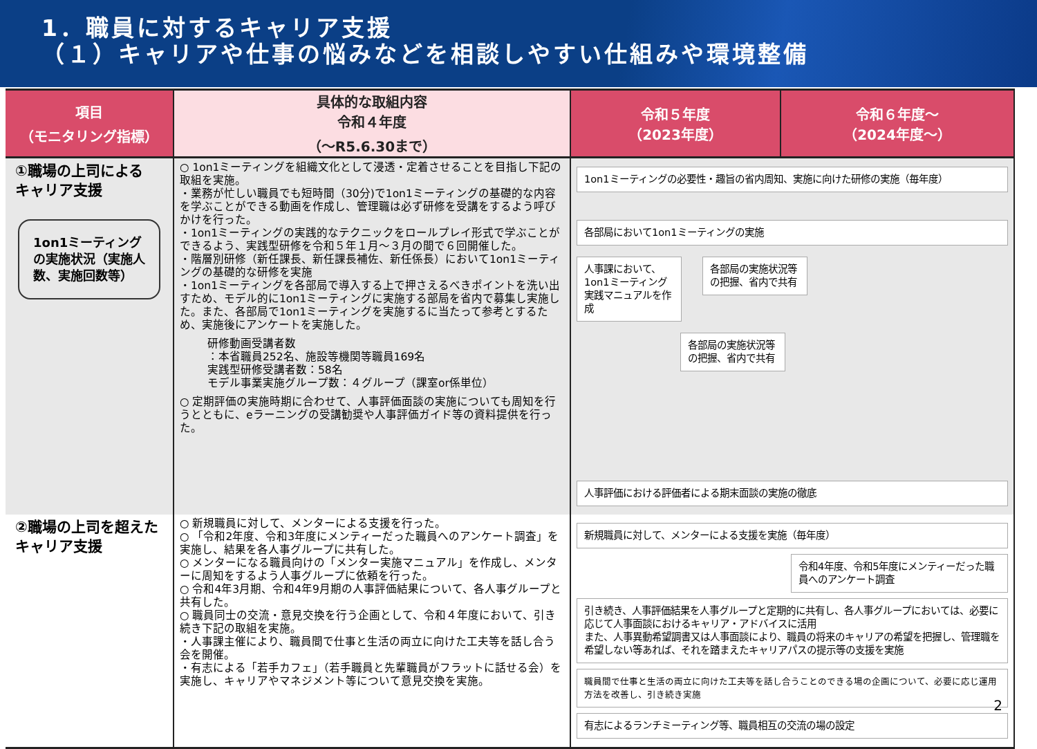1．職員に対するキャリア支援
（１）キャリアや仕事の悩みなどを相談しやすい仕組みや環境整備
| 項目 （モニタリング指標） | 具体的な取組内容 令和４年度 （～R5.6.30まで） | 令和５年度 （2023年度） | 令和６年度～ （2024年度～） |
| --- | --- | --- | --- |
| ①職場の上司による キャリア支援 1on1ミーティングの実施状況（実施人数、実施回数等） | ○ 1on1ミーティングを組織文化として浸透・定着させることを目指し下記の取組を実施。 ・業務が忙しい職員でも短時間（30分)で1on1ミーティングの基礎的な内容を学ぶことができる動画を作成し、管理職は必ず研修を受講をするよう呼びかけを行った。 ・1on1ミーティングの実践的なテクニックをロールプレイ形式で学ぶことができるよう、実践型研修を令和５年１月～３月の間で６回開催した。 ・階層別研修（新任課長、新任課長補佐、新任係長）において1on1ミーティングの基礎的な研修を実施 ・1on1ミーティングを各部局で導入する上で押さえるべきポイントを洗い出すため、モデル的に1on1ミーティングに実施する部局を省内で募集し実施した。また、各部局で1on1ミーティングを実施するに当たって参考とするため、実施後にアンケートを実施した。 研修動画受講者数 ：本省職員252名、施設等機関等職員169名 実践型研修受講者数：58名 モデル事業実施グループ数：４グループ（課室or係単位） ○ 定期評価の実施時期に合わせて、人事評価面談の実施についても周知を行うとともに、eラーニングの受講勧奨や人事評価ガイド等の資料提供を行った。 | 1on1ミーティングの必要性・趣旨の省内周知、実施に向けた研修の実施（毎年度） 各部局において1on1ミーティングの実施 人事課において、1on1ミーティング実践マニュアルを作成 各部局の実施状況等の把握、省内で共有 各部局の実施状況等の把握、省内で共有 人事評価における評価者による期末面談の実施の徹底 | |
| ②職場の上司を超えたキャリア支援 | ○ 新規職員に対して、メンターによる支援を行った。 ○ 「令和2年度、令和3年度にメンティーだった職員へのアンケート調査」を実施し、結果を各人事グループに共有した。 ○ メンターになる職員向けの「メンター実施マニュアル」を作成し、メンターに周知をするよう人事グループに依頼を行った。 ○ 令和4年3月期、令和4年9月期の人事評価結果について、各人事グループと共有した。 ○ 職員同士の交流・意見交換を行う企画として、令和４年度において、引き続き下記の取組を実施。 ・人事課主催により、職員間で仕事と生活の両立に向けた工夫等を話し合う会を開催。 ・有志による「若手カフェ」（若手職員と先輩職員がフラットに話せる会）を実施し、キャリアやマネジメント等について意見交換を実施。 | 新規職員に対して、メンターによる支援を実施（毎年度） 令和4年度、令和5年度にメンティーだった職員へのアンケート調査 引き続き、人事評価結果を人事グループと定期的に共有し、各人事グループにおいては、必要に応じて人事面談におけるキャリア・アドバイスに活用 また、人事異動希望調書又は人事面談により、職員の将来のキャリアの希望を把握し、管理職を希望しない等あれば、それを踏まえたキャリアパスの提示等の支援を実施 職員間で仕事と生活の両立に向けた工夫等を話し合うことのできる場の企画について、必要に応じ運用方法を改善し、引き続き実施 有志によるランチミーティング等、職員相互の交流の場の設定 | |
2